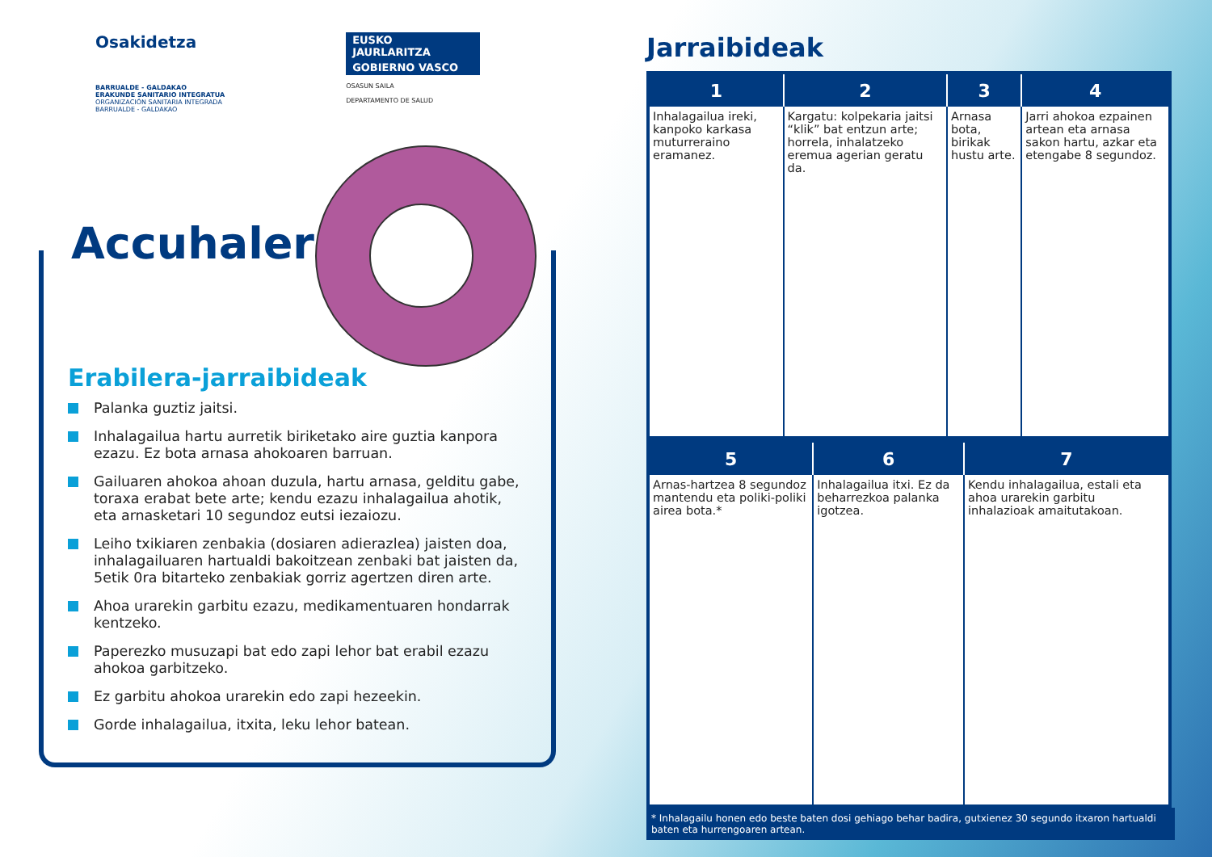Osakidetza
BARRUALDE - GALDAKAO
ERAKUNDE SANITARIO INTEGRATUA
ORGANIZACIÓN SANITARIA INTEGRADA
BARRUALDE - GALDAKAO
EUSKO JAURLARITZA
GOBIERNO VASCO
OSASUN SAILA
DEPARTAMENTO DE SALUD
Accuhaler
Erabilera-jarraibideak
Palanka guztiz jaitsi.
Inhalagailua hartu aurretik biriketako aire guztia kanpora ezazu. Ez bota arnasa ahokoaren barruan.
Gailuaren ahokoa ahoan duzula, hartu arnasa, gelditu gabe, toraxa erabat bete arte; kendu ezazu inhalagailua ahotik, eta arnasketari 10 segundoz eutsi iezaiozu.
Leiho txikiaren zenbakia (dosiaren adierazlea) jaisten doa, inhalagailuaren hartualdi bakoitzean zenbaki bat jaisten da, 5etik 0ra bitarteko zenbakiak gorriz agertzen diren arte.
Ahoa urarekin garbitu ezazu, medikamentuaren hondarrak kentzeko.
Paperezko musuzapi bat edo zapi lehor bat erabil ezazu ahokoa garbitzeko.
Ez garbitu ahokoa urarekin edo zapi hezeekin.
Gorde inhalagailua, itxita, leku lehor batean.
Jarraibideak
| 1 | 2 | 3 | 4 |
| --- | --- | --- | --- |
| Inhalagailua ireki, kanpoko karkasa muturreraino eramanez. | Kargatu: kolpekaria jaitsi “klik” bat entzun arte; horrela, inhalatzeko eremua agerian geratu da. | Arnasa bota, birikak hustu arte. | Jarri ahokoa ezpainen artean eta arnasa sakon hartu, azkar eta etengabe 8 segundoz. |
| 5 | 6 | 7 |
| --- | --- | --- |
| Arnas-hartzea 8 segundoz mantendu eta poliki-poliki airea bota.* | Inhalagailua itxi. Ez da beharrezkoa palanka igotzea. | Kendu inhalagailua, estali eta ahoa urarekin garbitu inhalazioak amaitutakoan. |
* Inhalagailu honen edo beste baten dosi gehiago behar badira, gutxienez 30 segundo itxaron hartualdi baten eta hurrengoaren artean.